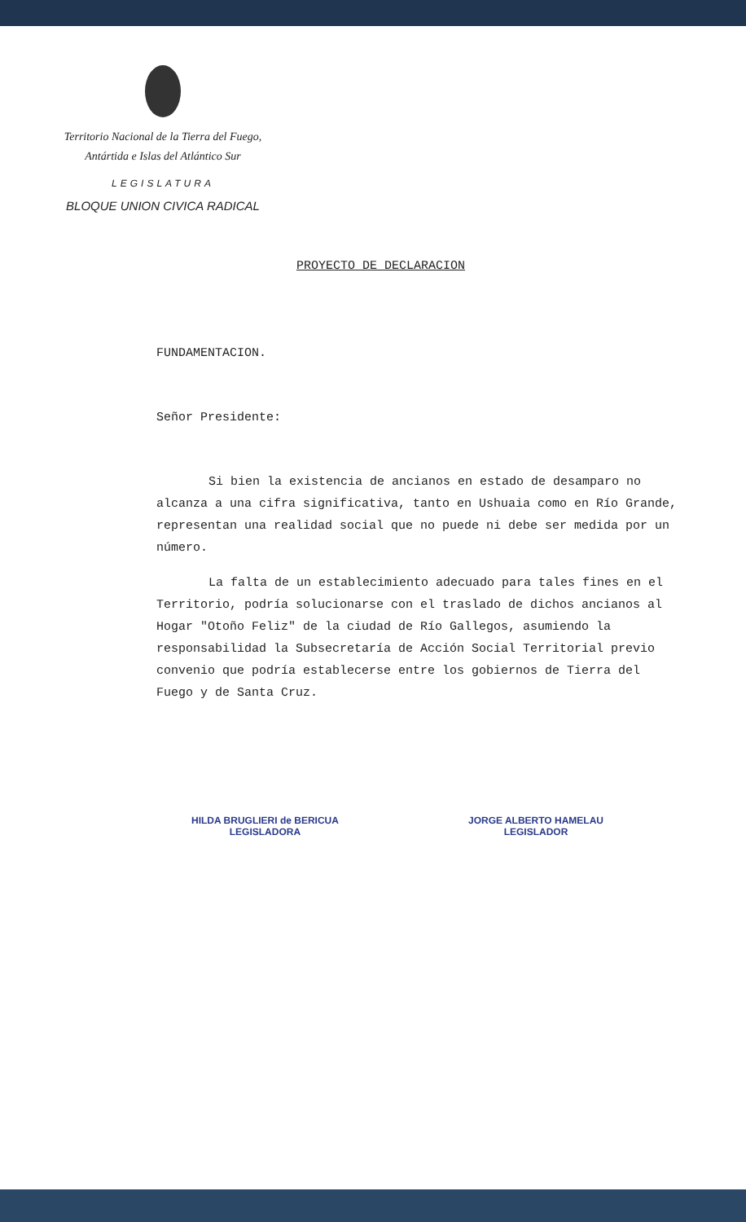Territorio Nacional de la Tierra del Fuego,
Antártida e Islas del Atlántico Sur
LEGISLATURA
BLOQUE UNION CIVICA RADICAL
PROYECTO DE DECLARACION
FUNDAMENTACION.
Señor Presidente:
Si bien la existencia de ancianos en estado de desamparo no alcanza a una cifra significativa, tanto en Ushuaia como en Río Grande, representan una realidad social que no puede ni debe ser medida por un número.
La falta de un establecimiento adecuado para tales fines en el Territorio, podría solucionarse con el traslado de dichos ancianos al Hogar "Otoño Feliz" de la ciudad de Río Gallegos, asumiendo la responsabilidad la Subsecretaría de Acción Social Territorial previo convenio que podría establecerse entre los gobiernos de Tierra del Fuego y de Santa Cruz.
HILDA BRUGLIERI de BERICUA
LEGISLADORA
JORGE ALBERTO HAMELAU
LEGISLADOR